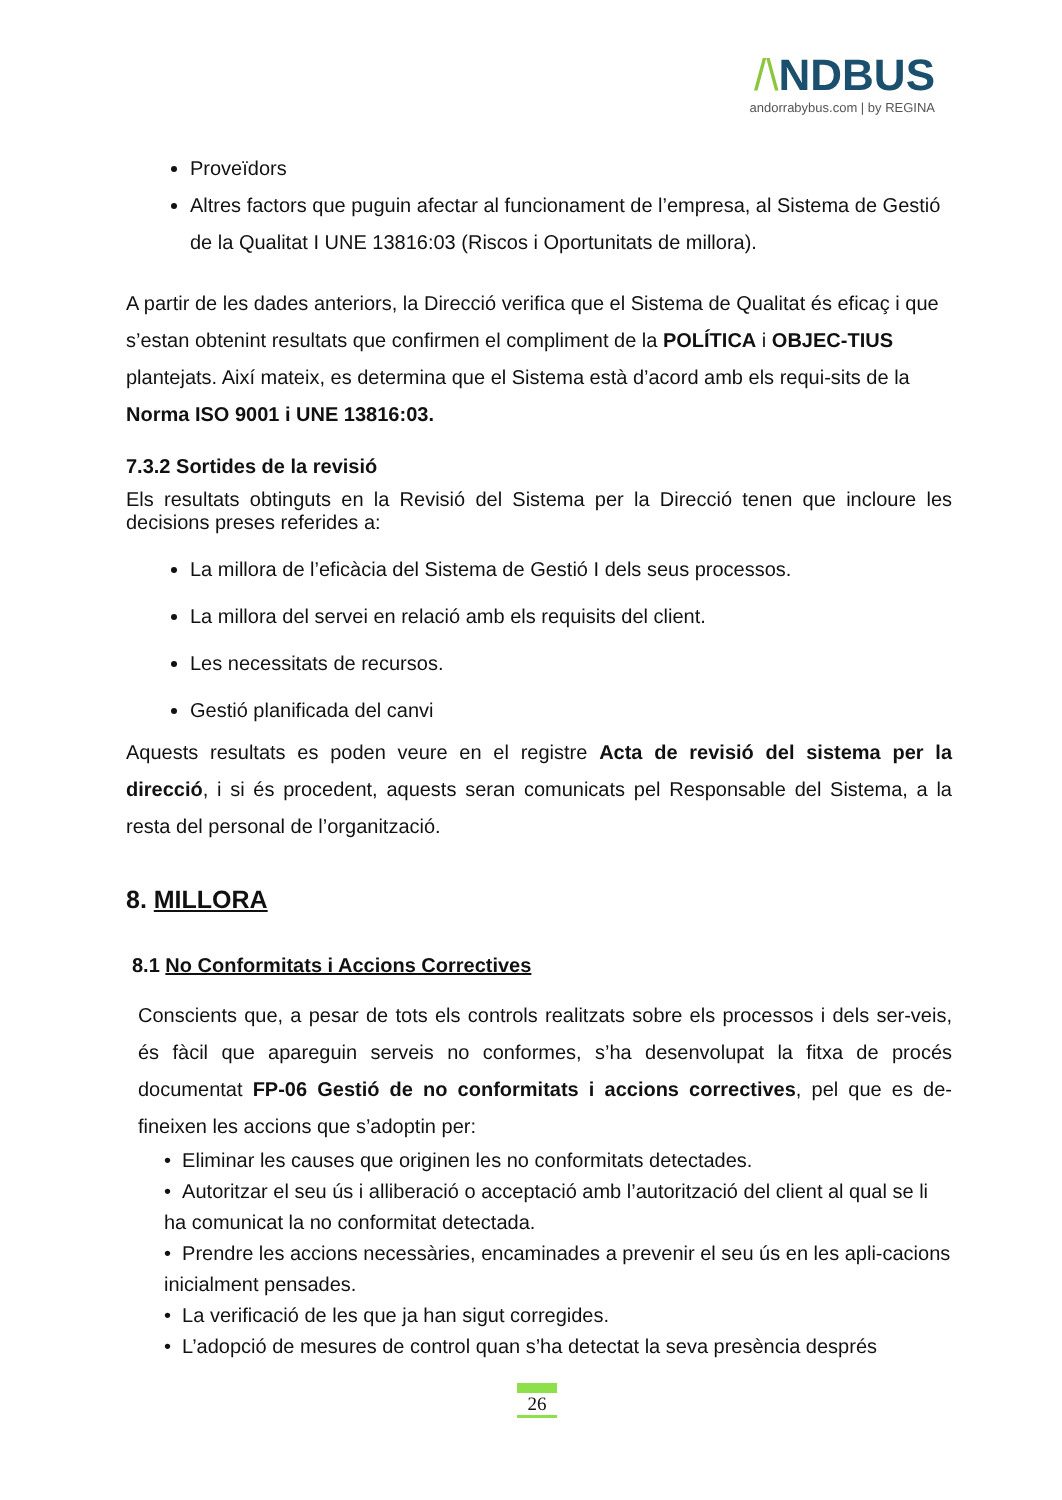/\NDBUS
andorrabybus.com | by REGINA
Proveïdors
Altres factors que puguin afectar al funcionament de l’empresa, al Sistema de Gestió de la Qualitat I UNE 13816:03 (Riscos i Oportunitats de millora).
A partir de les dades anteriors, la Direcció verifica que el Sistema de Qualitat és eficaç i que s’estan obtenint resultats que confirmen el compliment de la POLÍTICA i OBJEC-TIUS plantejats. Així mateix, es determina que el Sistema està d’acord amb els requi-sits de la Norma ISO 9001 i UNE 13816:03.
7.3.2 Sortides de la revisió
Els resultats obtinguts en la Revisió del Sistema per la Direcció tenen que incloure les decisions preses referides a:
La millora de l’eficàcia del Sistema de Gestió I dels seus processos.
La millora del servei en relació amb els requisits del client.
Les necessitats de recursos.
Gestió planificada del canvi
Aquests resultats es poden veure en el registre Acta de revisió del sistema per la direcció, i si és procedent, aquests seran comunicats pel Responsable del Sistema, a la resta del personal de l’organització.
8. MILLORA
8.1 No Conformitats i Accions Correctives
Conscients que, a pesar de tots els controls realitzats sobre els processos i dels ser-veis, és fàcil que apareguin serveis no conformes, s’ha desenvolupat la fitxa de procés documentat FP-06 Gestió de no conformitats i accions correctives, pel que es de-fineixen les accions que s’adoptin per:
• Eliminar les causes que originen les no conformitats detectades.
• Autoritzar el seu ús i alliberació o acceptació amb l’autorització del client al qual se li ha comunicat la no conformitat detectada.
• Prendre les accions necessàries, encaminades a prevenir el seu ús en les apli-cacions inicialment pensades.
• La verificació de les que ja han sigut corregides.
• L’adopció de mesures de control quan s’ha detectat la seva presència després
26